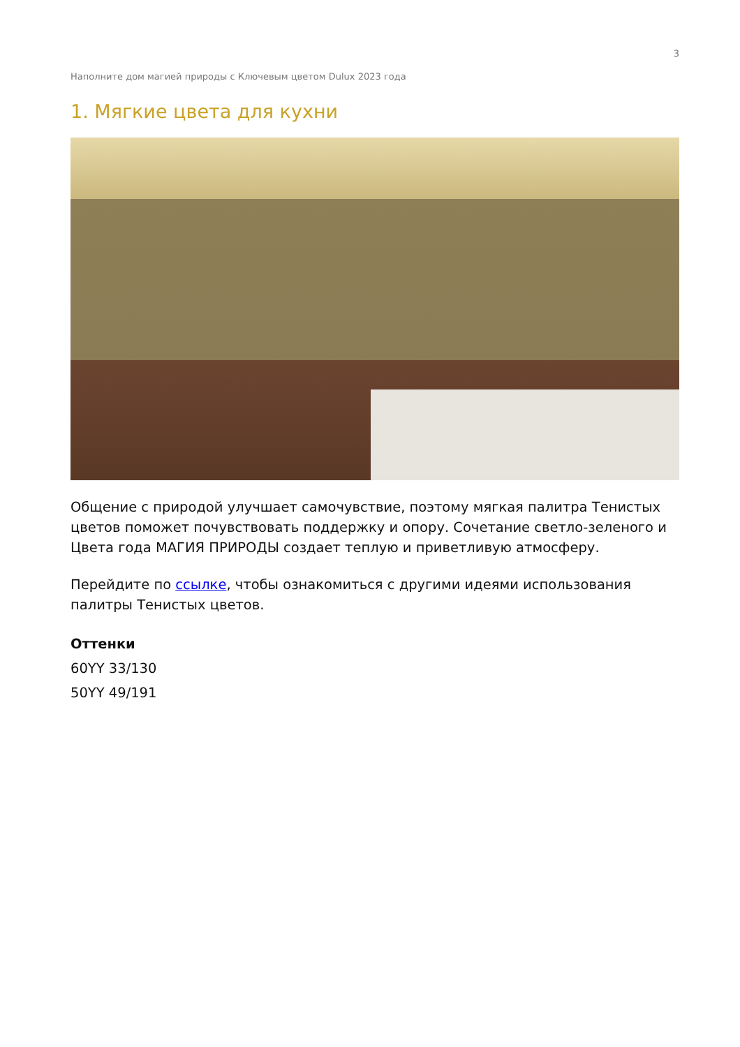3
Наполните дом магией природы с Ключевым цветом Dulux 2023 года
1. Мягкие цвета для кухни
Общение с природой улучшает самочувствие, поэтому мягкая палитра Тенистых цветов поможет почувствовать поддержку и опору. Сочетание светло-зеленого и Цвета года МАГИЯ ПРИРОДЫ создает теплую и приветливую атмосферу.
Перейдите по ссылке, чтобы ознакомиться с другими идеями использования палитры Тенистых цветов.
Оттенки
60YY 33/130
50YY 49/191